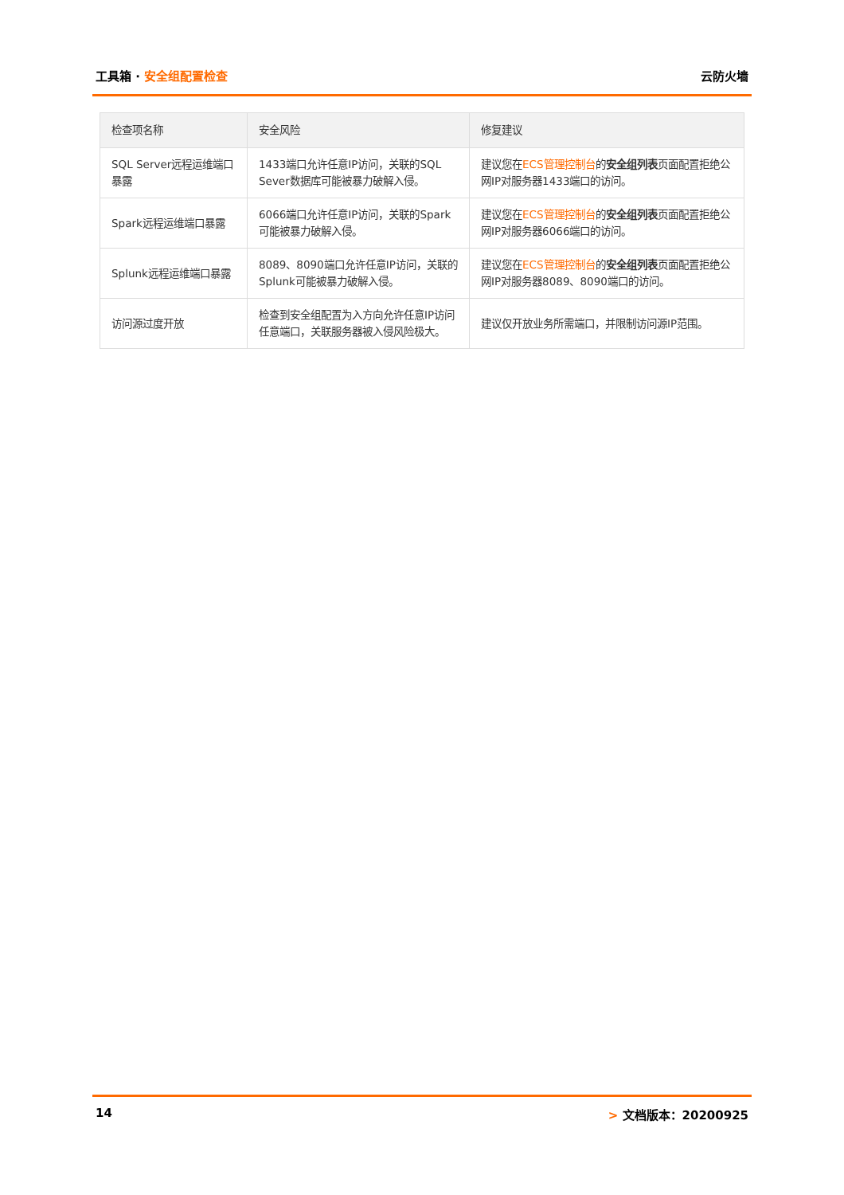工具箱 · 安全组配置检查 云防火墙
| 检查项名称 | 安全风险 | 修复建议 |
| --- | --- | --- |
| SQL Server远程运维端口暴露 | 1433端口允许任意IP访问，关联的SQL Sever数据库可能被暴力破解入侵。 | 建议您在 ECS管理控制台 的 安全组列表 页面配置拒绝公网IP对服务器1433端口的访问。 |
| Spark远程运维端口暴露 | 6066端口允许任意IP访问，关联的Spark可能被暴力破解入侵。 | 建议您在 ECS管理控制台 的 安全组列表 页面配置拒绝公网IP对服务器6066端口的访问。 |
| Splunk远程运维端口暴露 | 8089、8090端口允许任意IP访问，关联的Splunk可能被暴力破解入侵。 | 建议您在 ECS管理控制台 的 安全组列表 页面配置拒绝公网IP对服务器8089、8090端口的访问。 |
| 访问源过度开放 | 检查到安全组配置为入方向允许任意IP访问任意端口，关联服务器被入侵风险极大。 | 建议仅开放业务所需端口，并限制访问源IP范围。 |
14 > 文档版本：20200925